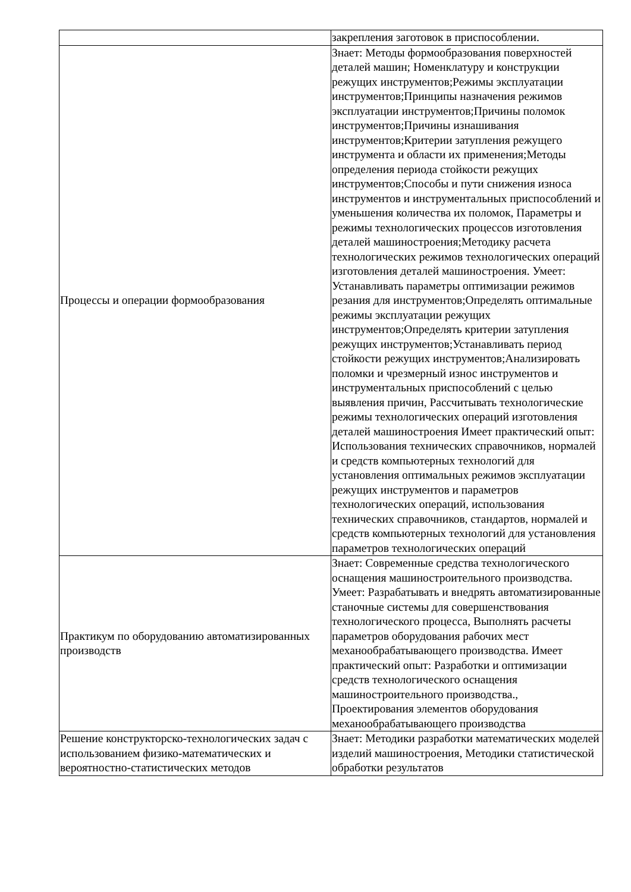| | закрепления заготовок в приспособлении. |
| Процессы и операции формообразования | Знает: Методы формообразования поверхностей деталей машин; Номенклатуру и конструкции режущих инструментов;Режимы эксплуатации инструментов;Принципы назначения режимов эксплуатации инструментов;Причины поломок инструментов;Причины изнашивания инструментов;Критерии затупления режущего инструмента и области их применения;Методы определения периода стойкости режущих инструментов;Способы и пути снижения износа инструментов и инструментальных приспособлений и уменьшения количества их поломок, Параметры и режимы технологических процессов изготовления деталей машиностроения;Методику расчета технологических режимов технологических операций изготовления деталей машиностроения. Умеет: Устанавливать параметры оптимизации режимов резания для инструментов;Определять оптимальные режимы эксплуатации режущих инструментов;Определять критерии затупления режущих инструментов;Устанавливать период стойкости режущих инструментов;Анализировать поломки и чрезмерный износ инструментов и инструментальных приспособлений с целью выявления причин, Рассчитывать технологические режимы технологических операций изготовления деталей машиностроения Имеет практический опыт: Использования технических справочников, нормалей и средств компьютерных технологий для установления оптимальных режимов эксплуатации режущих инструментов и параметров технологических операций, использования технических справочников, стандартов, нормалей и средств компьютерных технологий для установления параметров технологических операций |
| Практикум по оборудованию автоматизированных производств | Знает: Современные средства технологического оснащения машиностроительного производства. Умеет: Разрабатывать и внедрять автоматизированные станочные системы для совершенствования технологического процесса, Выполнять расчеты параметров оборудования рабочих мест механообрабатывающего производства. Имеет практический опыт: Разработки и оптимизации средств технологического оснащения машиностроительного производства., Проектирования элементов оборудования механообрабатывающего производства |
| Решение конструкторско-технологических задач с использованием физико-математических и вероятностно-статистических методов | Знает: Методики разработки математических моделей изделий машиностроения, Методики статистической обработки результатов |